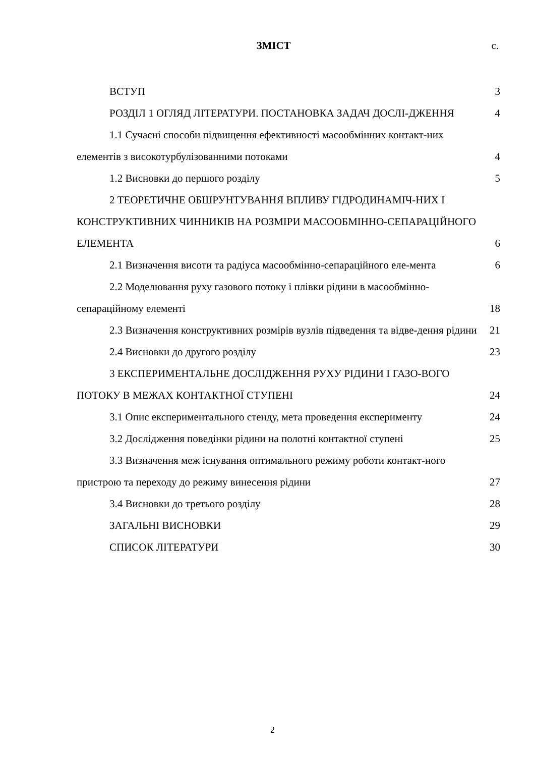ЗМІСТ
с.
ВСТУП 3
РОЗДІЛ 1 ОГЛЯД ЛІТЕРАТУРИ. ПОСТАНОВКА ЗАДАЧ ДОСЛІ-ДЖЕННЯ 4
1.1 Сучасні способи підвищення ефективності масообмінних контакт-них елементів з високотурбулізованними потоками 4
1.2 Висновки до першого розділу 5
2 ТЕОРЕТИЧНЕ ОБШРУНТУВАННЯ ВПЛИВУ ГІДРОДИНАМІЧ-НИХ І КОНСТРУКТИВНИХ ЧИННИКІВ НА РОЗМІРИ МАСООБМІННО-СЕПАРАЦІЙНОГО ЕЛЕМЕНТА 6
2.1 Визначення висоти та радіуса масообмінно-сепараційного еле-мента 6
2.2 Моделювання руху газового потоку і плівки рідини в масообмінно-сепараційному елементі 18
2.3 Визначення конструктивних розмірів вузлів підведення та відве-дення рідини 21
2.4 Висновки до другого розділу 23
3 ЕКСПЕРИМЕНТАЛЬНЕ ДОСЛІДЖЕННЯ РУХУ РІДИНИ І ГАЗО-ВОГО ПОТОКУ В МЕЖАХ КОНТАКТНОЇ СТУПЕНІ 24
3.1 Опис експериментального стенду, мета проведення експерименту 24
3.2 Дослідження поведінки рідини на полотні контактної ступені 25
3.3 Визначення меж існування оптимального режиму роботи контакт-ного пристрою та переходу до режиму винесення рідини 27
3.4 Висновки до третього розділу 28
ЗАГАЛЬНІ ВИСНОВКИ 29
СПИСОК ЛІТЕРАТУРИ 30
2